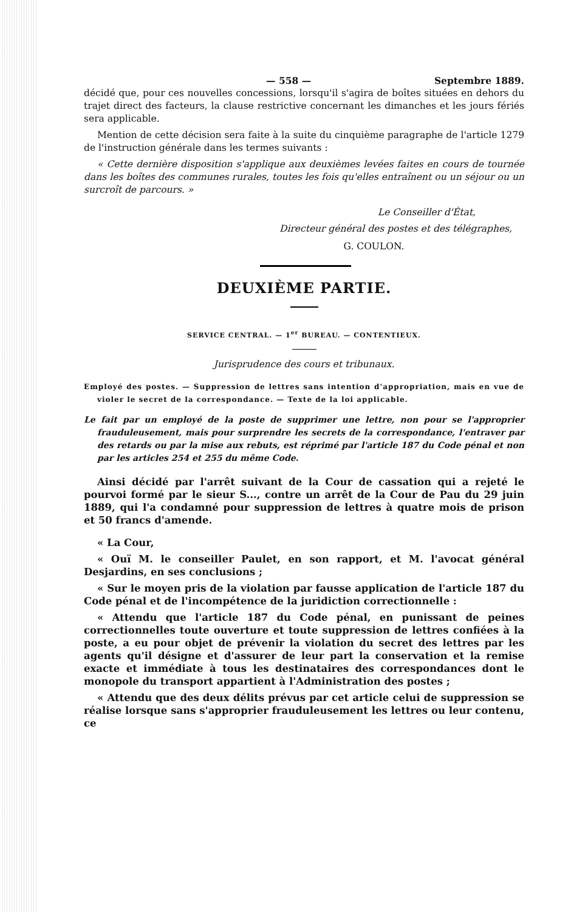— 558 — Septembre 1889.
décidé que, pour ces nouvelles concessions, lorsqu'il s'agira de boîtes situées en dehors du trajet direct des facteurs, la clause restrictive concernant les dimanches et les jours fériés sera applicable.
Mention de cette décision sera faite à la suite du cinquième paragraphe de l'article 1279 de l'instruction générale dans les termes suivants :
« Cette dernière disposition s'applique aux deuxièmes levées faites en cours de tournée dans les boîtes des communes rurales, toutes les fois qu'elles entraînent ou un séjour ou un surcroît de parcours. »
Le Conseiller d'État,
Directeur général des postes et des télégraphes,
G. COULON.
DEUXIÈME PARTIE.
SERVICE CENTRAL. — 1<sup>er</sup> BUREAU. — CONTENTIEUX.
Jurisprudence des cours et tribunaux.
Employé des postes. — Suppression de lettres sans intention d'appropriation, mais en vue de violer le secret de la correspondance. — Texte de la loi applicable.
Le fait par un employé de la poste de supprimer une lettre, non pour se l'approprier frauduleusement, mais pour surprendre les secrets de la correspondance, l'entraver par des retards ou par la mise aux rebuts, est réprimé par l'article 187 du Code pénal et non par les articles 254 et 255 du même Code.
Ainsi décidé par l'arrêt suivant de la Cour de cassation qui a rejeté le pourvoi formé par le sieur S..., contre un arrêt de la Cour de Pau du 29 juin 1889, qui l'a condamné pour suppression de lettres à quatre mois de prison et 50 francs d'amende.
« La Cour,
« Ouï M. le conseiller Paulet, en son rapport, et M. l'avocat général Desjardins, en ses conclusions ;
« Sur le moyen pris de la violation par fausse application de l'article 187 du Code pénal et de l'incompétence de la juridiction correctionnelle :
« Attendu que l'article 187 du Code pénal, en punissant de peines correctionnelles toute ouverture et toute suppression de lettres confiées à la poste, a eu pour objet de prévenir la violation du secret des lettres par les agents qu'il désigne et d'assurer de leur part la conservation et la remise exacte et immédiate à tous les destinataires des correspondances dont le monopole du transport appartient à l'Administration des postes ;
« Attendu que des deux délits prévus par cet article celui de suppression se réalise lorsque sans s'approprier frauduleusement les lettres ou leur contenu, ce